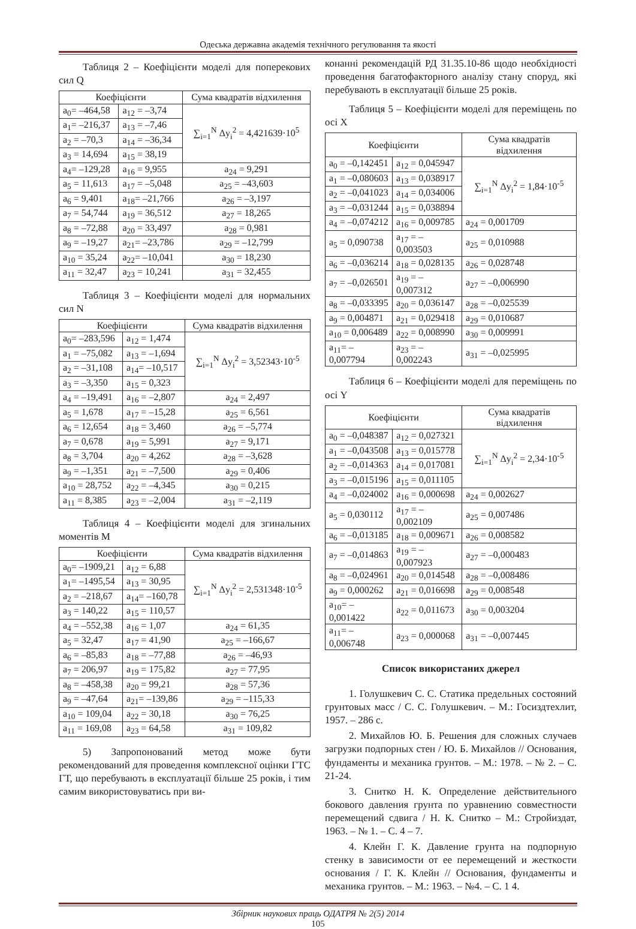Одеська державна академія технічного регулювання та якості
Таблиця 2 – Коефіцієнти моделі для поперекових сил Q
| Коефіцієнти | | Сума квадратів відхилення |
| --- | --- | --- |
| a<sub>0</sub>= –464,58 | a<sub>12</sub> = –3,74 | ∑<sub>i=1</sub><sup>N</sup> Δy<sub>i</sub><sup>2</sup> = 4,421639·10<sup>5</sup> |
| a<sub>1</sub>= –216,37 | a<sub>13</sub> = –7,46 | |
| a<sub>2</sub> = –70,3 | a<sub>14</sub> = –36,34 | |
| a<sub>3</sub> = 14,694 | a<sub>15</sub> = 38,19 | |
| a<sub>4</sub>= –129,28 | a<sub>16</sub> = 9,955 | a<sub>24</sub> = 9,291 |
| a<sub>5</sub> = 11,613 | a<sub>17</sub> = –5,048 | a<sub>25</sub> = –43,603 |
| a<sub>6</sub> = 9,401 | a<sub>18</sub>= –21,766 | a<sub>26</sub> = –3,197 |
| a<sub>7</sub> = 54,744 | a<sub>19</sub> = 36,512 | a<sub>27</sub> = 18,265 |
| a<sub>8</sub> = –72,88 | a<sub>20</sub> = 33,497 | a<sub>28</sub> = 0,981 |
| a<sub>9</sub> = –19,27 | a<sub>21</sub>= –23,786 | a<sub>29</sub> = –12,799 |
| a<sub>10</sub> = 35,24 | a<sub>22</sub>= –10,041 | a<sub>30</sub> = 18,230 |
| a<sub>11</sub> = 32,47 | a<sub>23</sub> = 10,241 | a<sub>31</sub> = 32,455 |
Таблиця 3 – Коефіцієнти моделі для нормальних сил N
| Коефіцієнти | | Сума квадратів відхилення |
| --- | --- | --- |
| a<sub>0</sub>= –283,596 | a<sub>12</sub> = 1,474 | ∑<sub>i=1</sub><sup>N</sup> Δy<sub>i</sub><sup>2</sup> = 3,52343·10<sup>-5</sup> |
| a<sub>1</sub> = –75,082 | a<sub>13</sub> = –1,694 | |
| a<sub>2</sub> = –31,108 | a<sub>14</sub>= –10,517 | |
| a<sub>3</sub> = –3,350 | a<sub>15</sub> = 0,323 | |
| a<sub>4</sub> = –19,491 | a<sub>16</sub> = –2,807 | a<sub>24</sub> = 2,497 |
| a<sub>5</sub> = 1,678 | a<sub>17</sub> = –15,28 | a<sub>25</sub> = 6,561 |
| a<sub>6</sub> = 12,654 | a<sub>18</sub> = 3,460 | a<sub>26</sub> = –5,774 |
| a<sub>7</sub> = 0,678 | a<sub>19</sub> = 5,991 | a<sub>27</sub> = 9,171 |
| a<sub>8</sub> = 3,704 | a<sub>20</sub> = 4,262 | a<sub>28</sub> = –3,628 |
| a<sub>9</sub> = –1,351 | a<sub>21</sub> = –7,500 | a<sub>29</sub> = 0,406 |
| a<sub>10</sub> = 28,752 | a<sub>22</sub> = –4,345 | a<sub>30</sub> = 0,215 |
| a<sub>11</sub> = 8,385 | a<sub>23</sub> = –2,004 | a<sub>31</sub> = –2,119 |
Таблиця 4 – Коефіцієнти моделі для згинальних моментів M
| Коефіцієнти | | Сума квадратів відхилення |
| --- | --- | --- |
| a<sub>0</sub>= –1909,21 | a<sub>12</sub> = 6,88 | ∑<sub>i=1</sub><sup>N</sup> Δy<sub>i</sub><sup>2</sup> = 2,531348·10<sup>-5</sup> |
| a<sub>1</sub>= –1495,54 | a<sub>13</sub> = 30,95 | |
| a<sub>2</sub> = –218,67 | a<sub>14</sub>= –160,78 | |
| a<sub>3</sub> = 140,22 | a<sub>15</sub> = 110,57 | |
| a<sub>4</sub> = –552,38 | a<sub>16</sub> = 1,07 | a<sub>24</sub> = 61,35 |
| a<sub>5</sub> = 32,47 | a<sub>17</sub> = 41,90 | a<sub>25</sub> = –166,67 |
| a<sub>6</sub> = –85,83 | a<sub>18</sub> = –77,88 | a<sub>26</sub> = –46,93 |
| a<sub>7</sub> = 206,97 | a<sub>19</sub> = 175,82 | a<sub>27</sub> = 77,95 |
| a<sub>8</sub> = –458,38 | a<sub>20</sub> = 99,21 | a<sub>28</sub> = 57,36 |
| a<sub>9</sub> = –47,64 | a<sub>21</sub>= –139,86 | a<sub>29</sub> = –115,33 |
| a<sub>10</sub> = 109,04 | a<sub>22</sub> = 30,18 | a<sub>30</sub> = 76,25 |
| a<sub>11</sub> = 169,08 | a<sub>23</sub> = 64,58 | a<sub>31</sub> = 109,82 |
5) Запропонований метод може бути рекомендований для проведення комплексної оцінки ГТС ГТ, що перебувають в експлуатації більше 25 років, і тим самим використовуватись при ви-
конанні рекомендацій РД 31.35.10-86 щодо необхідності проведення багатофакторного аналізу стану споруд, які перебувають в експлуатації більше 25 років.
Таблиця 5 – Коефіцієнти моделі для переміщень по осі X
| Коефіцієнти | | Сума квадратів відхилення |
| --- | --- | --- |
| a<sub>0</sub> = –0,142451 | a<sub>12</sub> = 0,045947 | ∑<sub>i=1</sub><sup>N</sup> Δy<sub>i</sub><sup>2</sup> = 1,84·10<sup>-5</sup> |
| a<sub>1</sub> = –0,080603 | a<sub>13</sub> = 0,038917 | |
| a<sub>2</sub> = –0,041023 | a<sub>14</sub> = 0,034006 | |
| a<sub>3</sub> = –0,031244 | a<sub>15</sub> = 0,038894 | |
| a<sub>4</sub> = –0,074212 | a<sub>16</sub> = 0,009785 | a<sub>24</sub> = 0,001709 |
| a<sub>5</sub> = 0,090738 | a<sub>17</sub> = –0,003503 | a<sub>25</sub> = 0,010988 |
| a<sub>6</sub> = –0,036214 | a<sub>18</sub> = 0,028135 | a<sub>26</sub> = 0,028748 |
| a<sub>7</sub> = –0,026501 | a<sub>19</sub> = –0,007312 | a<sub>27</sub> = –0,006990 |
| a<sub>8</sub> = –0,033395 | a<sub>20</sub> = 0,036147 | a<sub>28</sub> = –0,025539 |
| a<sub>9</sub> = 0,004871 | a<sub>21</sub> = 0,029418 | a<sub>29</sub> = 0,010687 |
| a<sub>10</sub> = 0,006489 | a<sub>22</sub> = 0,008990 | a<sub>30</sub> = 0,009991 |
| a<sub>11</sub>= –0,007794 | a<sub>23</sub> = –0,002243 | a<sub>31</sub> = –0,025995 |
Таблиця 6 – Коефіцієнти моделі для переміщень по осі Y
| Коефіцієнти | | Сума квадратів відхилення |
| --- | --- | --- |
| a<sub>0</sub> = –0,048387 | a<sub>12</sub> = 0,027321 | ∑<sub>i=1</sub><sup>N</sup> Δy<sub>i</sub><sup>2</sup> = 2,34·10<sup>-5</sup> |
| a<sub>1</sub> = –0,043508 | a<sub>13</sub> = 0,015778 | |
| a<sub>2</sub> = –0,014363 | a<sub>14</sub> = 0,017081 | |
| a<sub>3</sub> = –0,015196 | a<sub>15</sub> = 0,011105 | |
| a<sub>4</sub> = –0,024002 | a<sub>16</sub> = 0,000698 | a<sub>24</sub> = 0,002627 |
| a<sub>5</sub> = 0,030112 | a<sub>17</sub> = –0,002109 | a<sub>25</sub> = 0,007486 |
| a<sub>6</sub> = –0,013185 | a<sub>18</sub> = 0,009671 | a<sub>26</sub> = 0,008582 |
| a<sub>7</sub> = –0,014863 | a<sub>19</sub> = –0,007923 | a<sub>27</sub> = –0,000483 |
| a<sub>8</sub> = –0,024961 | a<sub>20</sub> = 0,014548 | a<sub>28</sub> = –0,008486 |
| a<sub>9</sub> = 0,000262 | a<sub>21</sub> = 0,016698 | a<sub>29</sub> = 0,008548 |
| a<sub>10</sub>= –0,001422 | a<sub>22</sub> = 0,011673 | a<sub>30</sub> = 0,003204 |
| a<sub>11</sub>= –0,006748 | a<sub>23</sub> = 0,000068 | a<sub>31</sub> = –0,007445 |
Список використаних джерел
1. Голушкевич С. С. Статика предельных состояний грунтовых масс / С. С. Голушкевич. – М.: Госиздтехлит, 1957. – 286 с.
2. Михайлов Ю. Б. Решения для сложных случаев загрузки подпорных стен / Ю. Б. Михайлов // Основания, фундаменты и механика грунтов. – М.: 1978. – № 2. – С. 21-24.
3. Снитко Н. К. Определение действительного бокового давления грунта по уравнению совместности перемещений сдвига / Н. К. Снитко – М.: Стройиздат, 1963. – № 1. – С. 4 – 7.
4. Клейн Г. К. Давление грунта на подпорную стенку в зависимости от ее перемещений и жесткости основания / Г. К. Клейн // Основания, фундаменты и механика грунтов. – М.: 1963. – №4. – С. 1 4.
Збірник наукових праць ОДАТРЯ № 2(5) 2014
105